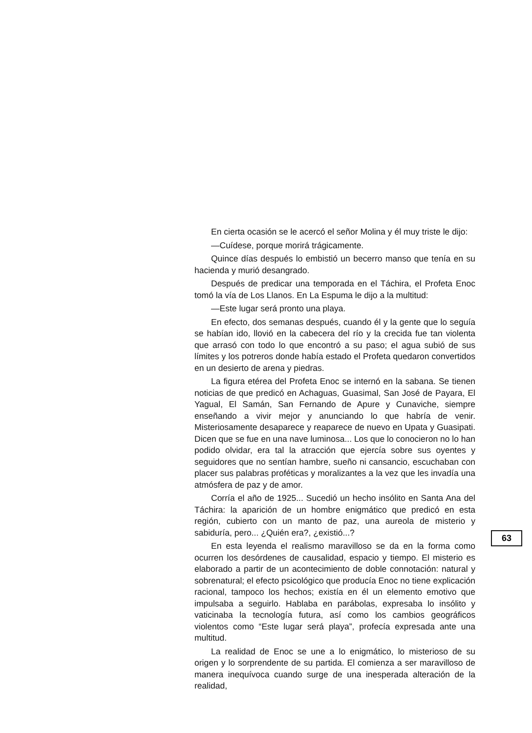En cierta ocasión se le acercó el señor Molina y él muy triste le dijo:
—Cuídese, porque morirá trágicamente.
Quince días después lo embistió un becerro manso que tenía en su hacienda y murió desangrado.
Después de predicar una temporada en el Táchira, el Profeta Enoc tomó la vía de Los Llanos. En La Espuma le dijo a la multitud:
—Este lugar será pronto una playa.
En efecto, dos semanas después, cuando él y la gente que lo seguía se habían ido, llovió en la cabecera del río y la crecida fue tan violenta que arrasó con todo lo que encontró a su paso; el agua subió de sus límites y los potreros donde había estado el Profeta quedaron convertidos en un desierto de arena y piedras.
La figura etérea del Profeta Enoc se internó en la sabana. Se tienen noticias de que predicó en Achaguas, Guasimal, San José de Payara, El Yagual, El Samán, San Fernando de Apure y Cunaviche, siempre enseñando a vivir mejor y anunciando lo que habría de venir. Misteriosamente desaparece y reaparece de nuevo en Upata y Guasipati. Dicen que se fue en una nave luminosa... Los que lo conocieron no lo han podido olvidar, era tal la atracción que ejercía sobre sus oyentes y seguidores que no sentían hambre, sueño ni cansancio, escuchaban con placer sus palabras proféticas y moralizantes a la vez que les invadía una atmósfera de paz y de amor.
Corría el año de 1925... Sucedió un hecho insólito en Santa Ana del Táchira: la aparición de un hombre enigmático que predicó en esta región, cubierto con un manto de paz, una aureola de misterio y sabiduría, pero... ¿Quién era?, ¿existió...?
En esta leyenda el realismo maravilloso se da en la forma como ocurren los desórdenes de causalidad, espacio y tiempo. El misterio es elaborado a partir de un acontecimiento de doble connotación: natural y sobrenatural; el efecto psicológico que producía Enoc no tiene explicación racional, tampoco los hechos; existía en él un elemento emotivo que impulsaba a seguirlo. Hablaba en parábolas, expresaba lo insólito y vaticinaba la tecnología futura, así como los cambios geográficos violentos como “Este lugar será playa”, profecía expresada ante una multitud.
La realidad de Enoc se une a lo enigmático, lo misterioso de su origen y lo sorprendente de su partida. El comienza a ser maravilloso de manera inequívoca cuando surge de una inesperada alteración de la realidad,
63